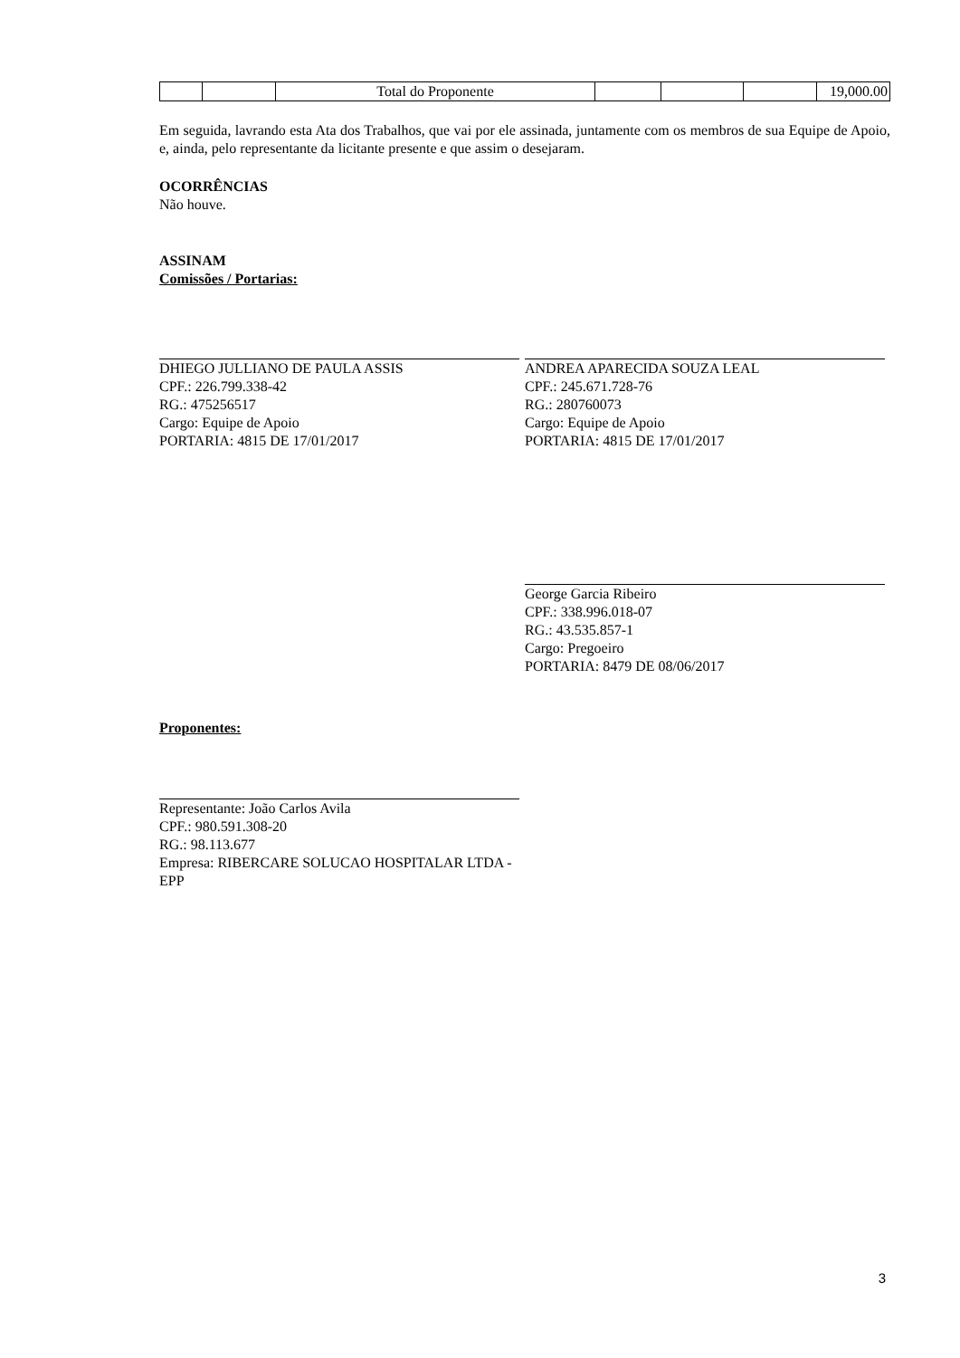| | | Total do Proponente | | | | 19,000.00 |
Em seguida, lavrando esta Ata dos Trabalhos, que vai por ele assinada, juntamente com os membros de sua Equipe de Apoio, e, ainda, pelo representante da licitante presente e que assim o desejaram.
OCORRÊNCIAS
Não houve.
ASSINAM
Comissões / Portarias:
DHIEGO JULLIANO DE PAULA ASSIS
CPF.: 226.799.338-42
RG.: 475256517
Cargo: Equipe de Apoio
PORTARIA: 4815 DE 17/01/2017
ANDREA APARECIDA SOUZA LEAL
CPF.: 245.671.728-76
RG.: 280760073
Cargo: Equipe de Apoio
PORTARIA: 4815 DE 17/01/2017
George Garcia Ribeiro
CPF.: 338.996.018-07
RG.: 43.535.857-1
Cargo: Pregoeiro
PORTARIA: 8479 DE 08/06/2017
Proponentes:
Representante: João Carlos Avila
CPF.: 980.591.308-20
RG.: 98.113.677
Empresa: RIBERCARE SOLUCAO HOSPITALAR LTDA - EPP
3